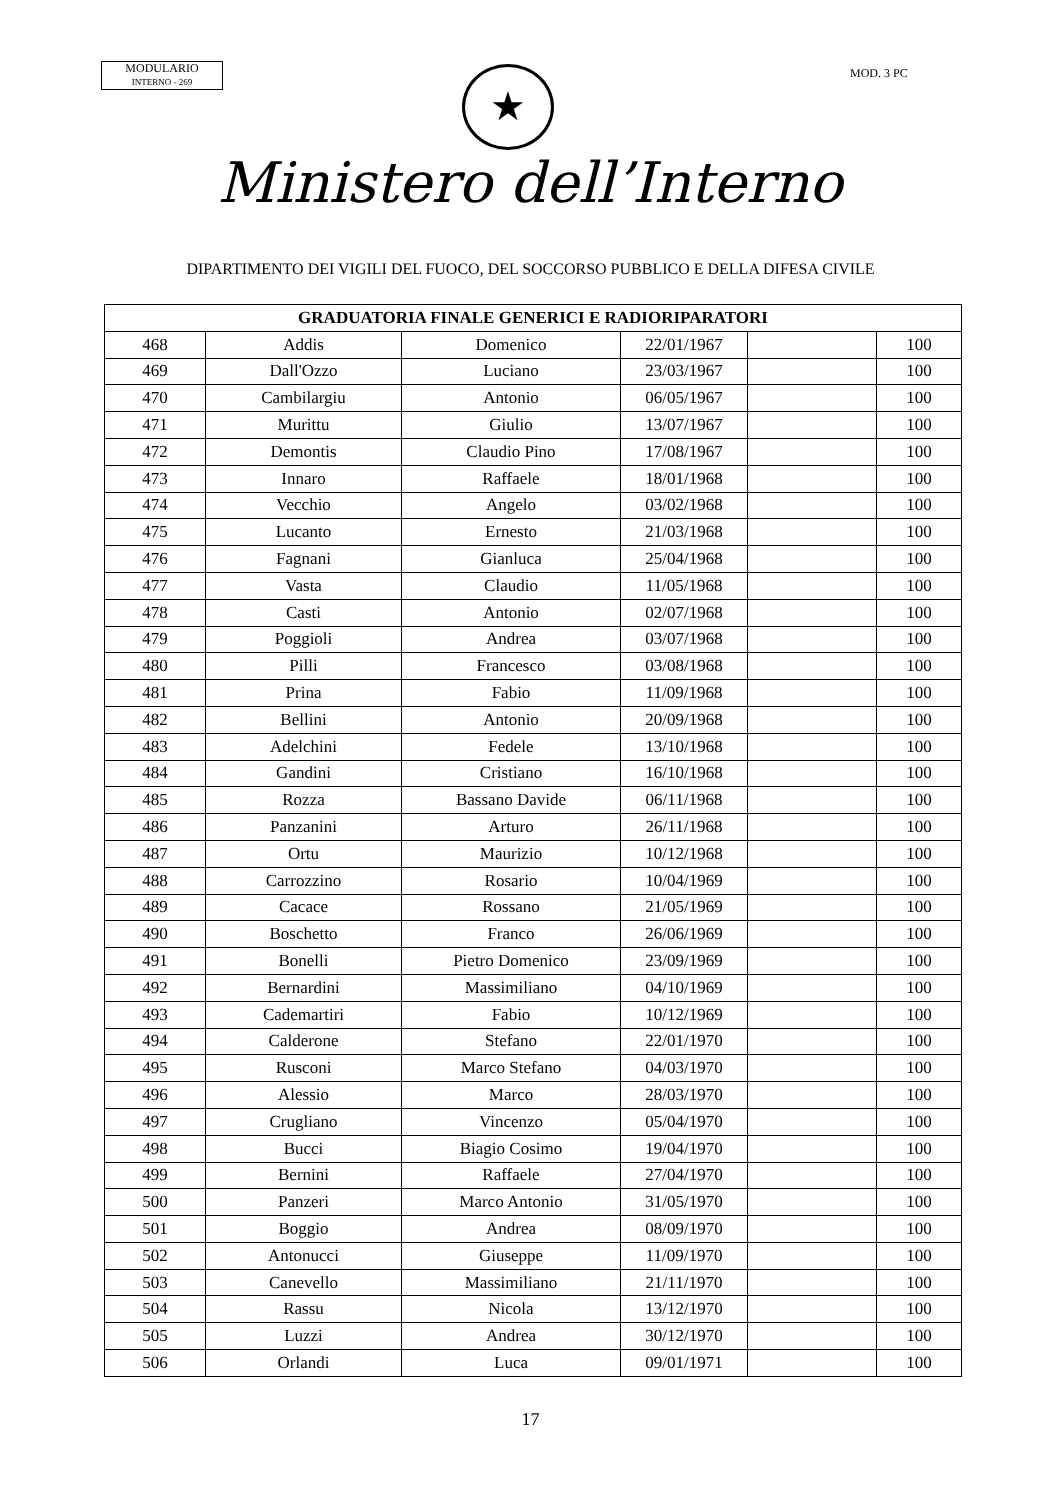MODULARIO
INTERNO - 269
MOD. 3 PC
★
Ministero dell’Interno
DIPARTIMENTO DEI VIGILI DEL FUOCO, DEL SOCCORSO PUBBLICO E DELLA DIFESA CIVILE
| GRADUATORIA FINALE GENERICI E RADIORIPARATORI | | | | | |
| --- | --- | --- | --- | --- | --- |
| 468 | Addis | Domenico | 22/01/1967 | | 100 |
| 469 | Dall'Ozzo | Luciano | 23/03/1967 | | 100 |
| 470 | Cambilargiu | Antonio | 06/05/1967 | | 100 |
| 471 | Murittu | Giulio | 13/07/1967 | | 100 |
| 472 | Demontis | Claudio Pino | 17/08/1967 | | 100 |
| 473 | Innaro | Raffaele | 18/01/1968 | | 100 |
| 474 | Vecchio | Angelo | 03/02/1968 | | 100 |
| 475 | Lucanto | Ernesto | 21/03/1968 | | 100 |
| 476 | Fagnani | Gianluca | 25/04/1968 | | 100 |
| 477 | Vasta | Claudio | 11/05/1968 | | 100 |
| 478 | Casti | Antonio | 02/07/1968 | | 100 |
| 479 | Poggioli | Andrea | 03/07/1968 | | 100 |
| 480 | Pilli | Francesco | 03/08/1968 | | 100 |
| 481 | Prina | Fabio | 11/09/1968 | | 100 |
| 482 | Bellini | Antonio | 20/09/1968 | | 100 |
| 483 | Adelchini | Fedele | 13/10/1968 | | 100 |
| 484 | Gandini | Cristiano | 16/10/1968 | | 100 |
| 485 | Rozza | Bassano Davide | 06/11/1968 | | 100 |
| 486 | Panzanini | Arturo | 26/11/1968 | | 100 |
| 487 | Ortu | Maurizio | 10/12/1968 | | 100 |
| 488 | Carrozzino | Rosario | 10/04/1969 | | 100 |
| 489 | Cacace | Rossano | 21/05/1969 | | 100 |
| 490 | Boschetto | Franco | 26/06/1969 | | 100 |
| 491 | Bonelli | Pietro Domenico | 23/09/1969 | | 100 |
| 492 | Bernardini | Massimiliano | 04/10/1969 | | 100 |
| 493 | Cademartiri | Fabio | 10/12/1969 | | 100 |
| 494 | Calderone | Stefano | 22/01/1970 | | 100 |
| 495 | Rusconi | Marco Stefano | 04/03/1970 | | 100 |
| 496 | Alessio | Marco | 28/03/1970 | | 100 |
| 497 | Crugliano | Vincenzo | 05/04/1970 | | 100 |
| 498 | Bucci | Biagio Cosimo | 19/04/1970 | | 100 |
| 499 | Bernini | Raffaele | 27/04/1970 | | 100 |
| 500 | Panzeri | Marco Antonio | 31/05/1970 | | 100 |
| 501 | Boggio | Andrea | 08/09/1970 | | 100 |
| 502 | Antonucci | Giuseppe | 11/09/1970 | | 100 |
| 503 | Canevello | Massimiliano | 21/11/1970 | | 100 |
| 504 | Rassu | Nicola | 13/12/1970 | | 100 |
| 505 | Luzzi | Andrea | 30/12/1970 | | 100 |
| 506 | Orlandi | Luca | 09/01/1971 | | 100 |
17